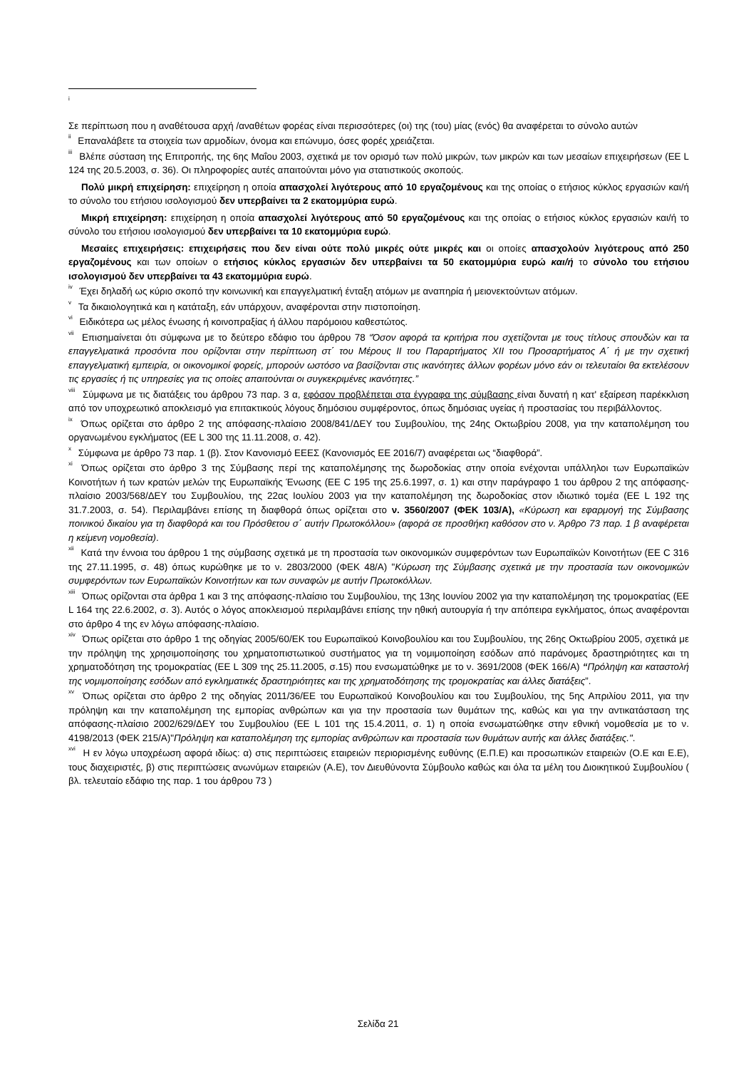<sup>i</sup>
Σε περίπτωση που η αναθέτουσα αρχή /αναθέτων φορέας είναι περισσότερες (οι) της (του) μίας (ενός) θα αναφέρεται το σύνολο αυτών
<sup>ii</sup> Επαναλάβετε τα στοιχεία των αρμοδίων, όνομα και επώνυμο, όσες φορές χρειάζεται.
<sup>iii</sup> Βλέπε σύσταση της Επιτροπής, της 6ης Μαΐου 2003, σχετικά με τον ορισμό των πολύ μικρών, των μικρών και των μεσαίων επιχειρήσεων (ΕΕ L 124 της 20.5.2003, σ. 36). Οι πληροφορίες αυτές απαιτούνται μόνο για στατιστικούς σκοπούς.
Πολύ μικρή επιχείρηση: επιχείρηση η οποία απασχολεί λιγότερους από 10 εργαζομένους και της οποίας ο ετήσιος κύκλος εργασιών και/ή το σύνολο του ετήσιου ισολογισμού δεν υπερβαίνει τα 2 εκατομμύρια ευρώ.
Μικρή επιχείρηση: επιχείρηση η οποία απασχολεί λιγότερους από 50 εργαζομένους και της οποίας ο ετήσιος κύκλος εργασιών και/ή το σύνολο του ετήσιου ισολογισμού δεν υπερβαίνει τα 10 εκατομμύρια ευρώ.
Μεσαίες επιχειρήσεις: επιχειρήσεις που δεν είναι ούτε πολύ μικρές ούτε μικρές και οι οποίες απασχολούν λιγότερους από 250 εργαζομένους και των οποίων ο ετήσιος κύκλος εργασιών δεν υπερβαίνει τα 50 εκατομμύρια ευρώ και/ή το σύνολο του ετήσιου ισολογισμού δεν υπερβαίνει τα 43 εκατομμύρια ευρώ.
<sup>iv</sup> Έχει δηλαδή ως κύριο σκοπό την κοινωνική και επαγγελματική ένταξη ατόμων με αναπηρία ή μειονεκτούντων ατόμων.
<sup>v</sup> Τα δικαιολογητικά και η κατάταξη, εάν υπάρχουν, αναφέρονται στην πιστοποίηση.
<sup>vi</sup> Ειδικότερα ως μέλος ένωσης ή κοινοπραξίας ή άλλου παρόμοιου καθεστώτος.
<sup>vii</sup> Επισημαίνεται ότι σύμφωνα με το δεύτερο εδάφιο του άρθρου 78 “Όσον αφορά τα κριτήρια που σχετίζονται με τους τίτλους σπουδών και τα επαγγελματικά προσόντα που ορίζονται στην περίπτωση στ΄ του Μέρους ΙΙ του Παραρτήματος XII του Προσαρτήματος Α΄ ή με την σχετική επαγγελματική εμπειρία, οι οικονομικοί φορείς, μπορούν ωστόσο να βασίζονται στις ικανότητες άλλων φορέων μόνο εάν οι τελευταίοι θα εκτελέσουν τις εργασίες ή τις υπηρεσίες για τις οποίες απαιτούνται οι συγκεκριμένες ικανότητες.”
<sup>viii</sup> Σύμφωνα με τις διατάξεις του άρθρου 73 παρ. 3 α, εφόσον προβλέπεται στα έγγραφα της σύμβασης είναι δυνατή η κατ' εξαίρεση παρέκκλιση από τον υποχρεωτικό αποκλεισμό για επιτακτικούς λόγους δημόσιου συμφέροντος, όπως δημόσιας υγείας ή προστασίας του περιβάλλοντος.
<sup>ix</sup> Όπως ορίζεται στο άρθρο 2 της απόφασης-πλαίσιο 2008/841/ΔΕΥ του Συμβουλίου, της 24ης Οκτωβρίου 2008, για την καταπολέμηση του οργανωμένου εγκλήματος (ΕΕ L 300 της 11.11.2008, σ. 42).
<sup>x</sup> Σύμφωνα με άρθρο 73 παρ. 1 (β). Στον Κανονισμό ΕΕΕΣ (Κανονισμός ΕΕ 2016/7) αναφέρεται ως “διαφθορά”.
<sup>xi</sup> Όπως ορίζεται στο άρθρο 3 της Σύμβασης περί της καταπολέμησης της δωροδοκίας στην οποία ενέχονται υπάλληλοι των Ευρωπαϊκών Κοινοτήτων ή των κρατών μελών της Ευρωπαϊκής Ένωσης (ΕΕ C 195 της 25.6.1997, σ. 1) και στην παράγραφο 1 του άρθρου 2 της απόφασης-πλαίσιο 2003/568/ΔΕΥ του Συμβουλίου, της 22ας Ιουλίου 2003 για την καταπολέμηση της δωροδοκίας στον ιδιωτικό τομέα (ΕΕ L 192 της 31.7.2003, σ. 54). Περιλαμβάνει επίσης τη διαφθορά όπως ορίζεται στο ν. 3560/2007 (ΦΕΚ 103/Α), «Κύρωση και εφαρμογή της Σύμβασης ποινικού δικαίου για τη διαφθορά και του Πρόσθετου σ΄ αυτήν Πρωτοκόλλου» (αφορά σε προσθήκη καθόσον στο ν. Άρθρο 73 παρ. 1 β αναφέρεται η κείμενη νομοθεσία).
<sup>xii</sup> Κατά την έννοια του άρθρου 1 της σύμβασης σχετικά με τη προστασία των οικονομικών συμφερόντων των Ευρωπαϊκών Κοινοτήτων (ΕΕ C 316 της 27.11.1995, σ. 48) όπως κυρώθηκε με το ν. 2803/2000 (ΦΕΚ 48/Α) "Κύρωση της Σύμβασης σχετικά με την προστασία των οικονομικών συμφερόντων των Ευρωπαϊκών Κοινοτήτων και των συναφών με αυτήν Πρωτοκόλλων.
<sup>xiii</sup> Όπως ορίζονται στα άρθρα 1 και 3 της απόφασης-πλαίσιο του Συμβουλίου, της 13ης Ιουνίου 2002 για την καταπολέμηση της τρομοκρατίας (ΕΕ L 164 της 22.6.2002, σ. 3). Αυτός ο λόγος αποκλεισμού περιλαμβάνει επίσης την ηθική αυτουργία ή την απόπειρα εγκλήματος, όπως αναφέρονται στο άρθρο 4 της εν λόγω απόφασης-πλαίσιο.
<sup>xiv</sup> Όπως ορίζεται στο άρθρο 1 της οδηγίας 2005/60/ΕΚ του Ευρωπαϊκού Κοινοβουλίου και του Συμβουλίου, της 26ης Οκτωβρίου 2005, σχετικά με την πρόληψη της χρησιμοποίησης του χρηματοπιστωτικού συστήματος για τη νομιμοποίηση εσόδων από παράνομες δραστηριότητες και τη χρηματοδότηση της τρομοκρατίας (ΕΕ L 309 της 25.11.2005, σ.15) που ενσωματώθηκε με το ν. 3691/2008 (ΦΕΚ 166/Α) “Πρόληψη και καταστολή της νομιμοποίησης εσόδων από εγκληματικές δραστηριότητες και της χρηματοδότησης της τρομοκρατίας και άλλες διατάξεις”.
<sup>xv</sup> Όπως ορίζεται στο άρθρο 2 της οδηγίας 2011/36/ΕΕ του Ευρωπαϊκού Κοινοβουλίου και του Συμβουλίου, της 5ης Απριλίου 2011, για την πρόληψη και την καταπολέμηση της εμπορίας ανθρώπων και για την προστασία των θυμάτων της, καθώς και για την αντικατάσταση της απόφασης-πλαίσιο 2002/629/ΔΕΥ του Συμβουλίου (ΕΕ L 101 της 15.4.2011, σ. 1) η οποία ενσωματώθηκε στην εθνική νομοθεσία με το ν. 4198/2013 (ΦΕΚ 215/Α)"Πρόληψη και καταπολέμηση της εμπορίας ανθρώπων και προστασία των θυμάτων αυτής και άλλες διατάξεις.".
<sup>xvi</sup> Η εν λόγω υποχρέωση αφορά ιδίως: α) στις περιπτώσεις εταιρειών περιορισμένης ευθύνης (Ε.Π.Ε) και προσωπικών εταιρειών (Ο.Ε και Ε.Ε), τους διαχειριστές, β) στις περιπτώσεις ανωνύμων εταιρειών (Α.Ε), τον Διευθύνοντα Σύμβουλο καθώς και όλα τα μέλη του Διοικητικού Συμβουλίου ( βλ. τελευταίο εδάφιο της παρ. 1 του άρθρου 73 )
Σελίδα 21